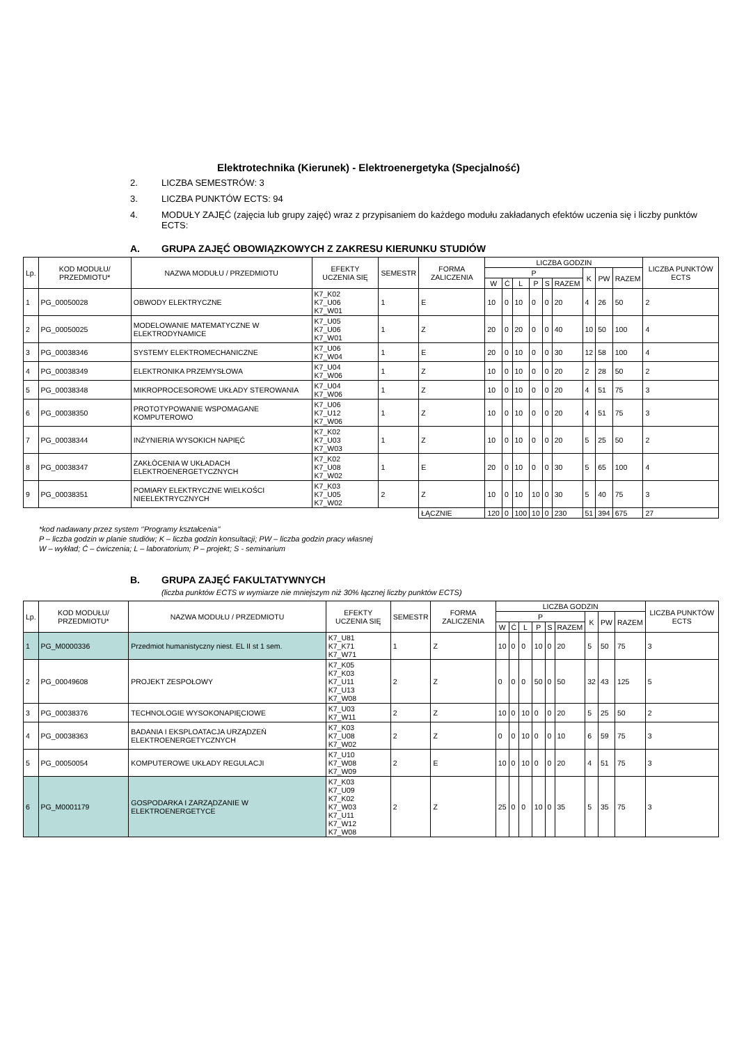Elektrotechnika (Kierunek) - Elektroenergetyka (Specjalność)
2. LICZBA SEMESTRÓW: 3
3. LICZBA PUNKTÓW ECTS: 94
4. MODUŁY ZAJĘĆ (zajęcia lub grupy zajęć) wraz z przypisaniem do każdego modułu zakładanych efektów uczenia się i liczby punktów ECTS:
A. GRUPA ZAJĘĆ OBOWIĄZKOWYCH Z ZAKRESU KIERUNKU STUDIÓW
| Lp. | KOD MODUŁU/ PRZEDMIOTU* | NAZWA MODUŁU / PRZEDMIOTU | EFEKTY UCZENIA SIĘ | SEMESTR | FORMA ZALICZENIA | LICZBA GODZIN | | | | | | | | | LICZBA PUNKTÓW ECTS |
| --- | --- | --- | --- | --- | --- | --- | --- | --- | --- | --- | --- | --- | --- | --- | --- |
| | | | | | | P | | | | | | K | PW | RAZEM | |
| | | | | | | W | Ć | L | P | S | RAZEM | | | | |
| 1 | PG_00050028 | OBWODY ELEKTRYCZNE | K7_K02 K7_U06 K7_W01 | 1 | E | 10 | 0 | 10 | 0 | 0 | 20 | 4 | 26 | 50 | 2 |
| 2 | PG_00050025 | MODELOWANIE MATEMATYCZNE W ELEKTRODYNAMICE | K7_U05 K7_U06 K7_W01 | 1 | Z | 20 | 0 | 20 | 0 | 0 | 40 | 10 | 50 | 100 | 4 |
| 3 | PG_00038346 | SYSTEMY ELEKTROMECHANICZNE | K7_U06 K7_W04 | 1 | E | 20 | 0 | 10 | 0 | 0 | 30 | 12 | 58 | 100 | 4 |
| 4 | PG_00038349 | ELEKTRONIKA PRZEMYSŁOWA | K7_U04 K7_W06 | 1 | Z | 10 | 0 | 10 | 0 | 0 | 20 | 2 | 28 | 50 | 2 |
| 5 | PG_00038348 | MIKROPROCESOROWE UKŁADY STEROWANIA | K7_U04 K7_W06 | 1 | Z | 10 | 0 | 10 | 0 | 0 | 20 | 4 | 51 | 75 | 3 |
| 6 | PG_00038350 | PROTOTYPOWANIE WSPOMAGANE KOMPUTEROWO | K7_U06 K7_U12 K7_W06 | 1 | Z | 10 | 0 | 10 | 0 | 0 | 20 | 4 | 51 | 75 | 3 |
| 7 | PG_00038344 | INŻYNIERIA WYSOKICH NAPIĘĆ | K7_K02 K7_U03 K7_W03 | 1 | Z | 10 | 0 | 10 | 0 | 0 | 20 | 5 | 25 | 50 | 2 |
| 8 | PG_00038347 | ZAKŁÓCENIA W UKŁADACH ELEKTROENERGETYCZNYCH | K7_K02 K7_U08 K7_W02 | 1 | E | 20 | 0 | 10 | 0 | 0 | 30 | 5 | 65 | 100 | 4 |
| 9 | PG_00038351 | POMIARY ELEKTRYCZNE WIELKOŚCI NIEELEKTRYCZNYCH | K7_K03 K7_U05 K7_W02 | 2 | Z | 10 | 0 | 10 | 10 | 0 | 30 | 5 | 40 | 75 | 3 |
| | | | | | ŁĄCZNIE | 120 | 0 | 100 | 10 | 0 | 230 | 51 | 394 | 675 | 27 |
*kod nadawany przez system ‘’Programy kształcenia’’
P – liczba godzin w planie studiów; K – liczba godzin konsultacji; PW – liczba godzin pracy własnej
W – wykład; Ć – ćwiczenia; L – laboratorium; P – projekt; S - seminarium
B. GRUPA ZAJĘĆ FAKULTATYWNYCH
(liczba punktów ECTS w wymiarze nie mniejszym niż 30% łącznej liczby punktów ECTS)
| Lp. | KOD MODUŁU/ PRZEDMIOTU* | NAZWA MODUŁU / PRZEDMIOTU | EFEKTY UCZENIA SIĘ | SEMESTR | FORMA ZALICZENIA | LICZBA GODZIN | | | | | | | | | LICZBA PUNKTÓW ECTS |
| --- | --- | --- | --- | --- | --- | --- | --- | --- | --- | --- | --- | --- | --- | --- | --- |
| | | | | | | P | | | | | | K | PW | RAZEM | |
| | | | | | | W | Ć | L | P | S | RAZEM | | | | |
| 1 | PG_M0000336 | Przedmiot humanistyczny niest. EL II st 1 sem. | K7_U81 K7_K71 K7_W71 | 1 | Z | 10 | 0 | 0 | 10 | 0 | 20 | 5 | 50 | 75 | 3 |
| 2 | PG_00049608 | PROJEKT ZESPOŁOWY | K7_K05 K7_K03 K7_U11 K7_U13 K7_W08 | 2 | Z | 0 | 0 | 0 | 50 | 0 | 50 | 32 | 43 | 125 | 5 |
| 3 | PG_00038376 | TECHNOLOGIE WYSOKONAPIĘCIOWE | K7_U03 K7_W11 | 2 | Z | 10 | 0 | 10 | 0 | 0 | 20 | 5 | 25 | 50 | 2 |
| 4 | PG_00038363 | BADANIA I EKSPLOATACJA URZĄDZEŃ ELEKTROENERGETYCZNYCH | K7_K03 K7_U08 K7_W02 | 2 | Z | 0 | 0 | 10 | 0 | 0 | 10 | 6 | 59 | 75 | 3 |
| 5 | PG_00050054 | KOMPUTEROWE UKŁADY REGULACJI | K7_U10 K7_W08 K7_W09 | 2 | E | 10 | 0 | 10 | 0 | 0 | 20 | 4 | 51 | 75 | 3 |
| 6 | PG_M0001179 | GOSPODARKA I ZARZĄDZANIE W ELEKTROENERGETYCE | K7_K03 K7_U09 K7_K02 K7_W03 K7_U11 K7_W12 K7_W08 | 2 | Z | 25 | 0 | 0 | 10 | 0 | 35 | 5 | 35 | 75 | 3 |